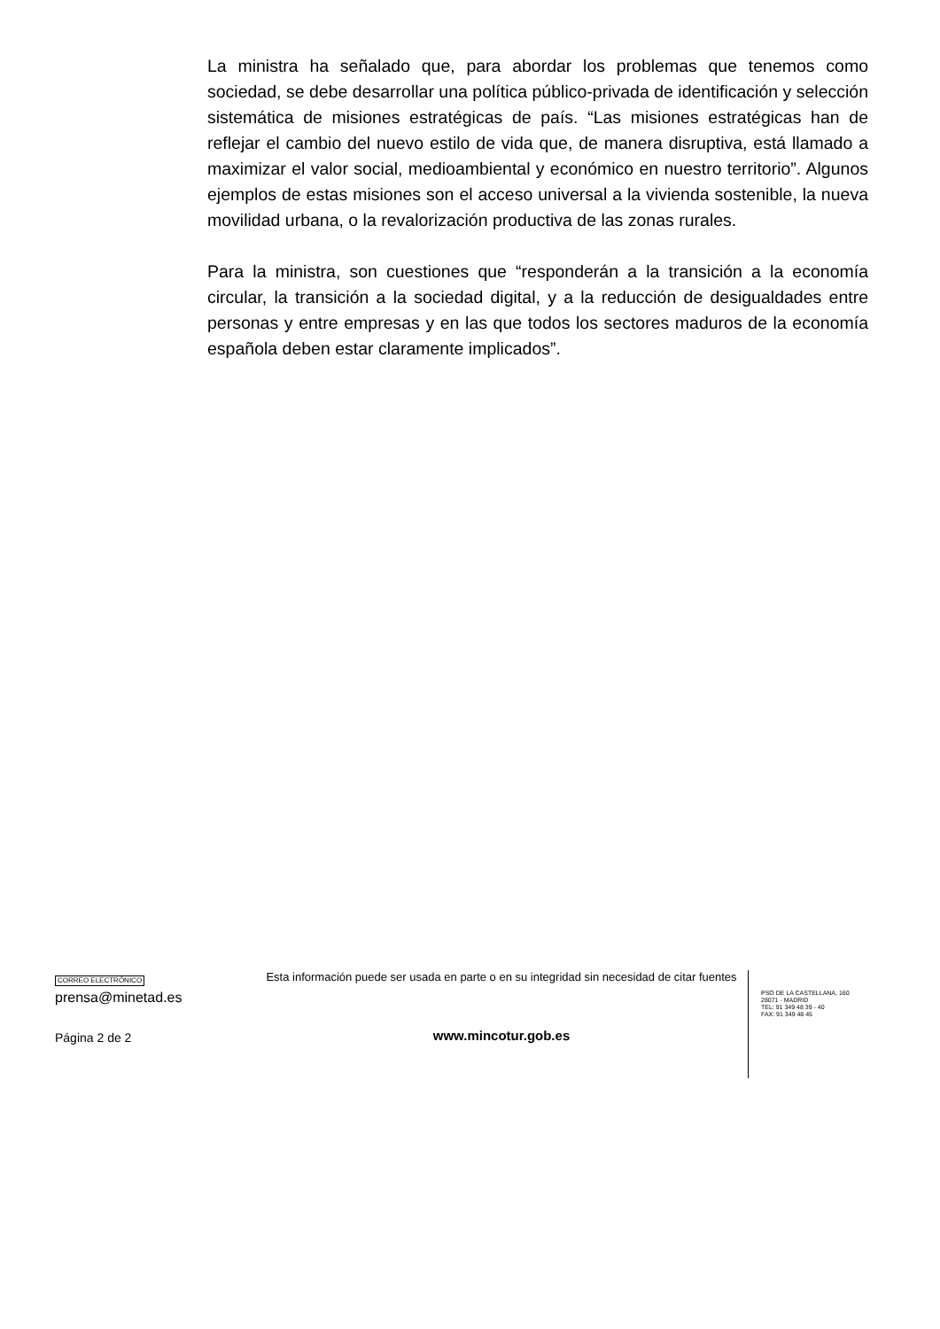La ministra ha señalado que, para abordar los problemas que tenemos como sociedad, se debe desarrollar una política público-privada de identificación y selección sistemática de misiones estratégicas de país. “Las misiones estratégicas han de reflejar el cambio del nuevo estilo de vida que, de manera disruptiva, está llamado a maximizar el valor social, medioambiental y económico en nuestro territorio”. Algunos ejemplos de estas misiones son el acceso universal a la vivienda sostenible, la nueva movilidad urbana, o la revalorización productiva de las zonas rurales.
Para la ministra, son cuestiones que “responderán a la transición a la economía circular, la transición a la sociedad digital, y a la reducción de desigualdades entre personas y entre empresas y en las que todos los sectores maduros de la economía española deben estar claramente implicados”.
CORREO ELECTRÓNICO
prensa@minetad.es
Página 2 de 2
Esta información puede ser usada en parte o en su integridad sin necesidad de citar fuentes
www.mincotur.gob.es
PSO DE LA CASTELLANA, 160
28071 - MADRID
TEL: 91 349 48 39 - 40
FAX: 91 349 48 45